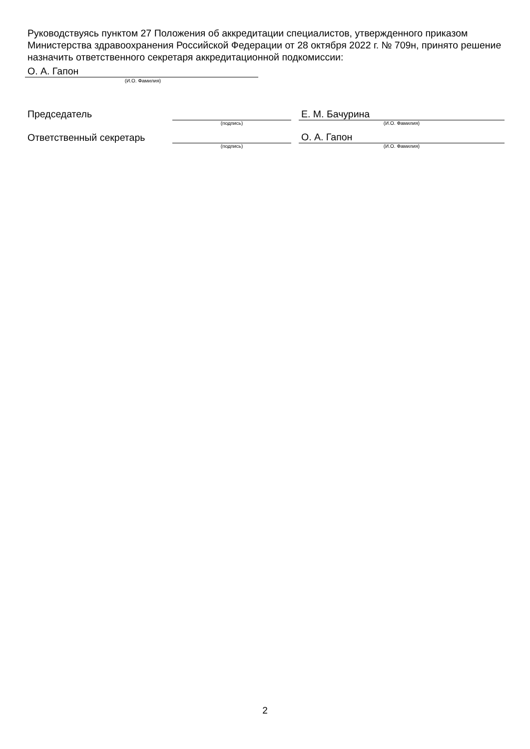Руководствуясь пунктом 27 Положения об аккредитации специалистов, утвержденного приказом Министерства здравоохранения Российской Федерации от 28 октября 2022 г. № 709н, принято решение назначить ответственного секретаря аккредитационной подкомиссии:
О. А. Гапон
(И.О. Фамилия)
| Председатель | | | Е. М. Бачурина |
| | (подпись) | | (И.О. Фамилия) |
| Ответственный секретарь | | | О. А. Гапон |
| | (подпись) | | (И.О. Фамилия) |
2